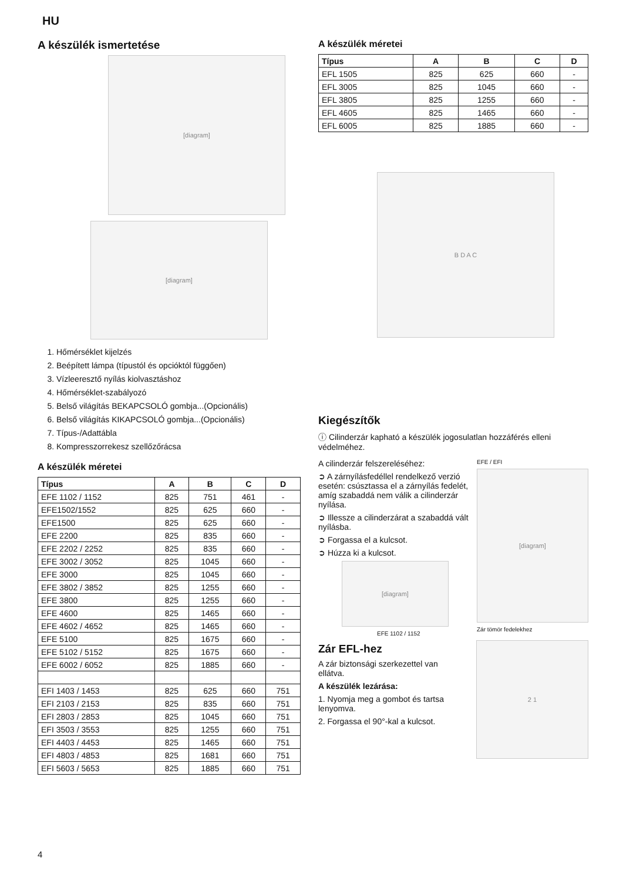HU
A készülék ismertetése
[diagram]
[diagram]
1. Hőmérséklet kijelzés
2. Beépített lámpa (típustól és opcióktól függően)
3. Vízleeresztő nyílás kiolvasztáshoz
4. Hőmérséklet-szabályozó
5. Belső világítás BEKAPCSOLÓ gombja...(Opcionális)
6. Belső világítás KIKAPCSOLÓ gombja...(Opcionális)
7. Típus-/Adattábla
8. Kompresszorrekesz szellőzőrácsa
A készülék méretei
| Típus | A | B | C | D |
| --- | --- | --- | --- | --- |
| EFE 1102 / 1152 | 825 | 751 | 461 | - |
| EFE1502/1552 | 825 | 625 | 660 | - |
| EFE1500 | 825 | 625 | 660 | - |
| EFE 2200 | 825 | 835 | 660 | - |
| EFE 2202 / 2252 | 825 | 835 | 660 | - |
| EFE 3002 / 3052 | 825 | 1045 | 660 | - |
| EFE 3000 | 825 | 1045 | 660 | - |
| EFE 3802 / 3852 | 825 | 1255 | 660 | - |
| EFE 3800 | 825 | 1255 | 660 | - |
| EFE 4600 | 825 | 1465 | 660 | - |
| EFE 4602 / 4652 | 825 | 1465 | 660 | - |
| EFE 5100 | 825 | 1675 | 660 | - |
| EFE 5102 / 5152 | 825 | 1675 | 660 | - |
| EFE 6002 / 6052 | 825 | 1885 | 660 | - |
| EFI 1403 / 1453 | 825 | 625 | 660 | 751 |
| EFI 2103 / 2153 | 825 | 835 | 660 | 751 |
| EFI 2803 / 2853 | 825 | 1045 | 660 | 751 |
| EFI 3503 / 3553 | 825 | 1255 | 660 | 751 |
| EFI 4403 / 4453 | 825 | 1465 | 660 | 751 |
| EFI 4803 / 4853 | 825 | 1681 | 660 | 751 |
| EFI 5603 / 5653 | 825 | 1885 | 660 | 751 |
A készülék méretei
| Típus | A | B | C | D |
| --- | --- | --- | --- | --- |
| EFL 1505 | 825 | 625 | 660 | - |
| EFL 3005 | 825 | 1045 | 660 | - |
| EFL 3805 | 825 | 1255 | 660 | - |
| EFL 4605 | 825 | 1465 | 660 | - |
| EFL 6005 | 825 | 1885 | 660 | - |
B D A C
Kiegészítők
ⓘ Cilinderzár kapható a készülék jogosulatlan hozzáférés elleni védelméhez.
A cilinderzár felszereléséhez:
➲ A zárnyílásfedéllel rendelkező verzió esetén: csúsztassa el a zárnyílás fedelét, amíg szabaddá nem válik a cilinderzár nyílása.
➲ Illessze a cilinderzárat a szabaddá vált nyílásba.
➲ Forgassa el a kulcsot.
➲ Húzza ki a kulcsot.
[diagram]
EFE 1102 / 1152
EFE / EFI
[diagram]
Zár tömör fedelekhez
Zár EFL-hez
A zár biztonsági szerkezettel van ellátva.
A készülék lezárása:
1. Nyomja meg a gombot és tartsa lenyomva.
2. Forgassa el 90°-kal a kulcsot.
2 1
4